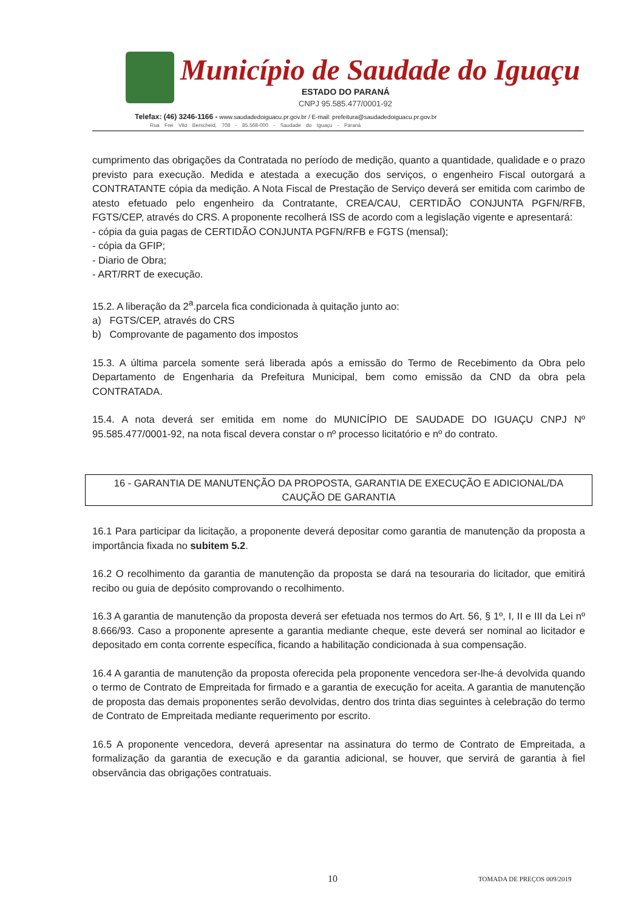Município de Saudade do Iguaçu
ESTADO DO PARANÁ
CNPJ 95.585.477/0001-92
Telefax: (46) 3246-1166 - www.saudadedoiguacu.pr.gov.br / E-mail: prefeitura@saudadedoiguacu.pr.gov.br
Rua Frei Vito Berscheid, 708 - 85.568-000 - Saudade do Iguaçu - Paraná
cumprimento das obrigações da Contratada no período de medição, quanto a quantidade, qualidade e o prazo previsto para execução. Medida e atestada a execução dos serviços, o engenheiro Fiscal outorgará a CONTRATANTE cópia da medição. A Nota Fiscal de Prestação de Serviço deverá ser emitida com carimbo de atesto efetuado pelo engenheiro da Contratante, CREA/CAU, CERTIDÃO CONJUNTA PGFN/RFB, FGTS/CEP, através do CRS. A proponente recolherá ISS de acordo com a legislação vigente e apresentará:
- cópia da guia pagas de CERTIDÃO CONJUNTA PGFN/RFB e FGTS (mensal);
- cópia da GFIP;
- Diario de Obra;
- ART/RRT de execução.
15.2. A liberação da 2<sup>a</sup>.parcela fica condicionada à quitação junto ao:
a) FGTS/CEP, através do CRS
b) Comprovante de pagamento dos impostos
15.3. A última parcela somente será liberada após a emissão do Termo de Recebimento da Obra pelo Departamento de Engenharia da Prefeitura Municipal, bem como emissão da CND da obra pela CONTRATADA.
15.4. A nota deverá ser emitida em nome do MUNICÍPIO DE SAUDADE DO IGUAÇU CNPJ Nº 95.585.477/0001-92, na nota fiscal devera constar o nº processo licitatório e nº do contrato.
16 - GARANTIA DE MANUTENÇÃO DA PROPOSTA, GARANTIA DE EXECUÇÃO E ADICIONAL/DA CAUÇÃO DE GARANTIA
16.1 Para participar da licitação, a proponente deverá depositar como garantia de manutenção da proposta a importância fixada no subitem 5.2.
16.2 O recolhimento da garantia de manutenção da proposta se dará na tesouraria do licitador, que emitirá recibo ou guia de depósito comprovando o recolhimento.
16.3 A garantia de manutenção da proposta deverá ser efetuada nos termos do Art. 56, § 1º, I, II e III da Lei nº 8.666/93. Caso a proponente apresente a garantia mediante cheque, este deverá ser nominal ao licitador e depositado em conta corrente específica, ficando a habilitação condicionada à sua compensação.
16.4 A garantia de manutenção da proposta oferecida pela proponente vencedora ser-lhe-á devolvida quando o termo de Contrato de Empreitada for firmado e a garantia de execução for aceita. A garantia de manutenção de proposta das demais proponentes serão devolvidas, dentro dos trinta dias seguintes à celebração do termo de Contrato de Empreitada mediante requerimento por escrito.
16.5 A proponente vencedora, deverá apresentar na assinatura do termo de Contrato de Empreitada, a formalização da garantia de execução e da garantia adicional, se houver, que servirá de garantia à fiel observância das obrigações contratuais.
10 TOMADA DE PREÇOS 009/2019